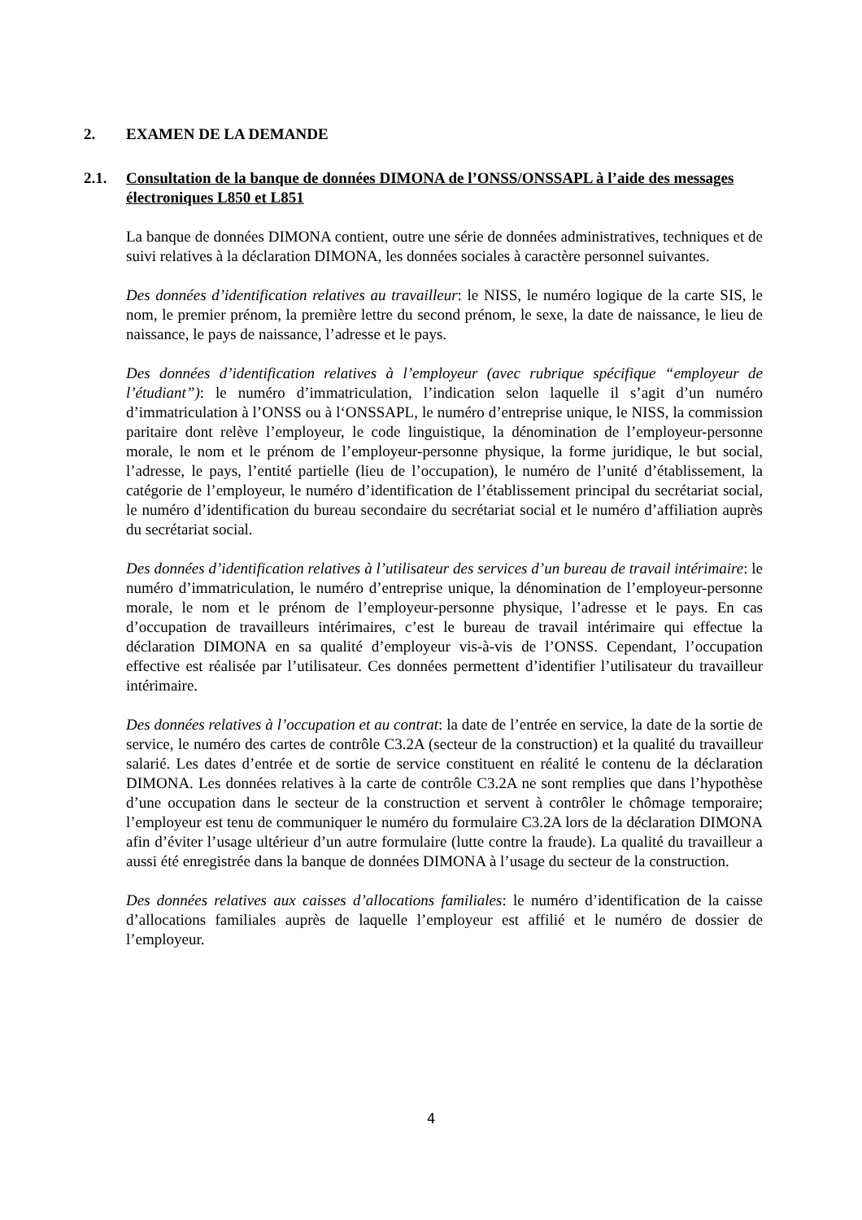2. EXAMEN DE LA DEMANDE
2.1. Consultation de la banque de données DIMONA de l’ONSS/ONSSAPL à l’aide des messages électroniques L850 et L851
La banque de données DIMONA contient, outre une série de données administratives, techniques et de suivi relatives à la déclaration DIMONA, les données sociales à caractère personnel suivantes.
Des données d’identification relatives au travailleur: le NISS, le numéro logique de la carte SIS, le nom, le premier prénom, la première lettre du second prénom, le sexe, la date de naissance, le lieu de naissance, le pays de naissance, l’adresse et le pays.
Des données d’identification relatives à l’employeur (avec rubrique spécifique “employeur de l’étudiant”): le numéro d’immatriculation, l’indication selon laquelle il s’agit d’un numéro d’immatriculation à l’ONSS ou à l‘ONSSAPL, le numéro d’entreprise unique, le NISS, la commission paritaire dont relève l’employeur, le code linguistique, la dénomination de l’employeur-personne morale, le nom et le prénom de l’employeur-personne physique, la forme juridique, le but social, l’adresse, le pays, l’entité partielle (lieu de l’occupation), le numéro de l’unité d’établissement, la catégorie de l’employeur, le numéro d’identification de l’établissement principal du secrétariat social, le numéro d’identification du bureau secondaire du secrétariat social et le numéro d’affiliation auprès du secrétariat social.
Des données d’identification relatives à l’utilisateur des services d’un bureau de travail intérimaire: le numéro d’immatriculation, le numéro d’entreprise unique, la dénomination de l’employeur-personne morale, le nom et le prénom de l’employeur-personne physique, l’adresse et le pays. En cas d’occupation de travailleurs intérimaires, c’est le bureau de travail intérimaire qui effectue la déclaration DIMONA en sa qualité d’employeur vis-à-vis de l’ONSS. Cependant, l’occupation effective est réalisée par l’utilisateur. Ces données permettent d’identifier l’utilisateur du travailleur intérimaire.
Des données relatives à l’occupation et au contrat: la date de l’entrée en service, la date de la sortie de service, le numéro des cartes de contrôle C3.2A (secteur de la construction) et la qualité du travailleur salarié. Les dates d’entrée et de sortie de service constituent en réalité le contenu de la déclaration DIMONA. Les données relatives à la carte de contrôle C3.2A ne sont remplies que dans l’hypothèse d’une occupation dans le secteur de la construction et servent à contrôler le chômage temporaire; l’employeur est tenu de communiquer le numéro du formulaire C3.2A lors de la déclaration DIMONA afin d’éviter l’usage ultérieur d’un autre formulaire (lutte contre la fraude). La qualité du travailleur a aussi été enregistrée dans la banque de données DIMONA à l’usage du secteur de la construction.
Des données relatives aux caisses d’allocations familiales: le numéro d’identification de la caisse d’allocations familiales auprès de laquelle l’employeur est affilié et le numéro de dossier de l’employeur.
4